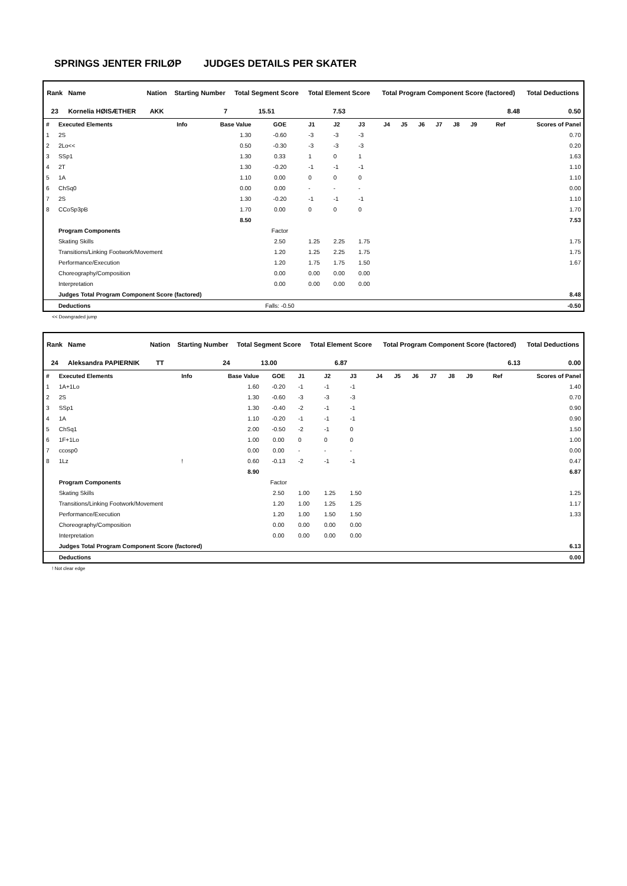SPRINGS JENTER FRILØP JUDGES DETAILS PER SKATER
| Rank | Name | Nation | Starting Number | Total Segment Score | Total Element Score | Total Program Component Score (factored) | Total Deductions |
| --- | --- | --- | --- | --- | --- | --- | --- |
| 23 | Kornelia HØISÆTHER | AKK | 7 | 15.51 | 7.53 | 8.48 | 0.50 |
| # | Executed Elements | Info | Base Value | GOE | J1 | J2 | J3 | J4 | J5 | J6 | J7 | J8 | J9 | Ref | Scores of Panel |
| 1 | 2S | | 1.30 | -0.60 | -3 | -3 | -3 | | | | | | | | 0.70 |
| 2 | 2Lo<< | | 0.50 | -0.30 | -3 | -3 | -3 | | | | | | | | 0.20 |
| 3 | SSp1 | | 1.30 | 0.33 | 1 | 0 | 1 | | | | | | | | 1.63 |
| 4 | 2T | | 1.30 | -0.20 | -1 | -1 | -1 | | | | | | | | 1.10 |
| 5 | 1A | | 1.10 | 0.00 | 0 | 0 | 0 | | | | | | | | 1.10 |
| 6 | ChSq0 | | 0.00 | 0.00 | - | - | - | | | | | | | | 0.00 |
| 7 | 2S | | 1.30 | -0.20 | -1 | -1 | -1 | | | | | | | | 1.10 |
| 8 | CCoSp3pB | | 1.70 | 0.00 | 0 | 0 | 0 | | | | | | | | 1.70 |
| | | | 8.50 | | | | | | | | | | | | 7.53 |
| | Program Components | | | Factor | | | | | | | | | | | |
| | Skating Skills | | | 2.50 | 1.25 | 2.25 | 1.75 | | | | | | | | 1.75 |
| | Transitions/Linking Footwork/Movement | | | 1.20 | 1.25 | 2.25 | 1.75 | | | | | | | | 1.75 |
| | Performance/Execution | | | 1.20 | 1.75 | 1.75 | 1.50 | | | | | | | | 1.67 |
| | Choreography/Composition | | | 0.00 | 0.00 | 0.00 | 0.00 | | | | | | | | |
| | Interpretation | | | 0.00 | 0.00 | 0.00 | 0.00 | | | | | | | | |
| | Judges Total Program Component Score (factored) | | | | | | | | | | | | | | 8.48 |
| | Deductions | | | Falls: -0.50 | | | | | | | | | | | -0.50 |
<< Downgraded jump
| Rank | Name | Nation | Starting Number | Total Segment Score | Total Element Score | Total Program Component Score (factored) | Total Deductions |
| --- | --- | --- | --- | --- | --- | --- | --- |
| 24 | Aleksandra PAPIERNIK | TT | 24 | 13.00 | 6.87 | 6.13 | 0.00 |
| # | Executed Elements | Info | Base Value | GOE | J1 | J2 | J3 | J4 | J5 | J6 | J7 | J8 | J9 | Ref | Scores of Panel |
| 1 | 1A+1Lo | | 1.60 | -0.20 | -1 | -1 | -1 | | | | | | | | 1.40 |
| 2 | 2S | | 1.30 | -0.60 | -3 | -3 | -3 | | | | | | | | 0.70 |
| 3 | SSp1 | | 1.30 | -0.40 | -2 | -1 | -1 | | | | | | | | 0.90 |
| 4 | 1A | | 1.10 | -0.20 | -1 | -1 | -1 | | | | | | | | 0.90 |
| 5 | ChSq1 | | 2.00 | -0.50 | -2 | -1 | 0 | | | | | | | | 1.50 |
| 6 | 1F+1Lo | | 1.00 | 0.00 | 0 | 0 | 0 | | | | | | | | 1.00 |
| 7 | ccosp0 | | 0.00 | 0.00 | - | - | - | | | | | | | | 0.00 |
| 8 | 1Lz | ! | 0.60 | -0.13 | -2 | -1 | -1 | | | | | | | | 0.47 |
| | | | 8.90 | | | | | | | | | | | | 6.87 |
| | Program Components | | | Factor | | | | | | | | | | | |
| | Skating Skills | | | 2.50 | 1.00 | 1.25 | 1.50 | | | | | | | | 1.25 |
| | Transitions/Linking Footwork/Movement | | | 1.20 | 1.00 | 1.25 | 1.25 | | | | | | | | 1.17 |
| | Performance/Execution | | | 1.20 | 1.00 | 1.50 | 1.50 | | | | | | | | 1.33 |
| | Choreography/Composition | | | 0.00 | 0.00 | 0.00 | 0.00 | | | | | | | | |
| | Interpretation | | | 0.00 | 0.00 | 0.00 | 0.00 | | | | | | | | |
| | Judges Total Program Component Score (factored) | | | | | | | | | | | | | | 6.13 |
| | Deductions | | | | | | | | | | | | | | 0.00 |
! Not clear edge